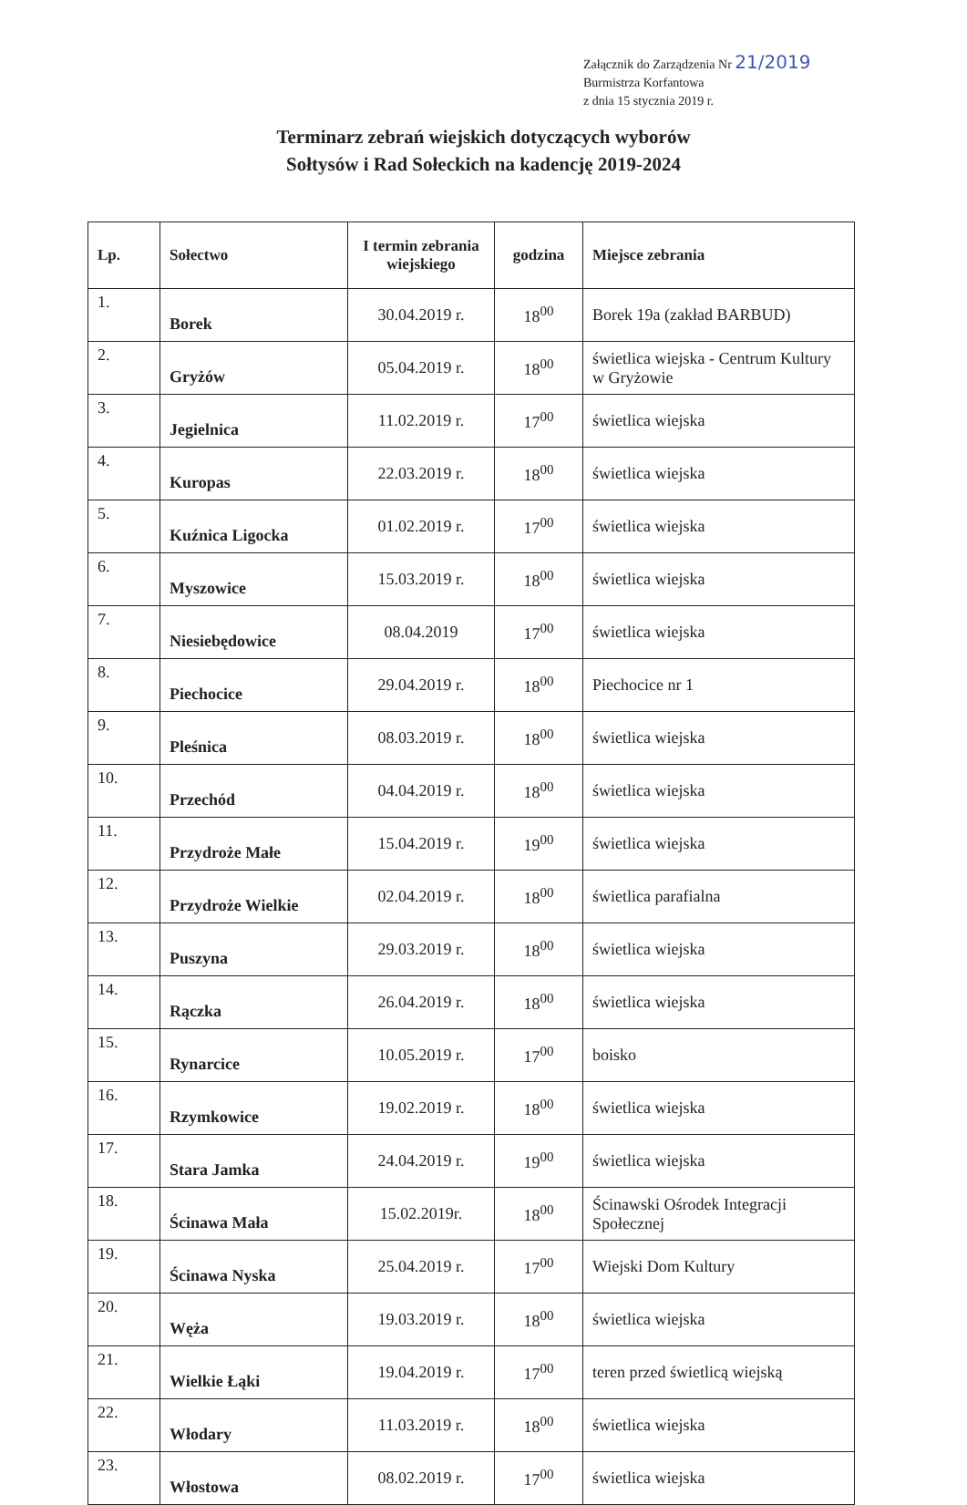Załącznik do Zarządzenia Nr 21/2019
Burmistrza Korfantowa
z dnia 15 stycznia 2019 r.
Terminarz zebrań wiejskich dotyczących wyborów
Sołtysów i Rad Sołeckich na kadencję 2019-2024
| Lp. | Sołectwo | I termin zebrania wiejskiego | godzina | Miejsce zebrania |
| --- | --- | --- | --- | --- |
| 1. | Borek | 30.04.2019 r. | 18<sup>00</sup> | Borek 19a (zakład BARBUD) |
| 2. | Gryżów | 05.04.2019 r. | 18<sup>00</sup> | świetlica wiejska - Centrum Kultury w Gryżowie |
| 3. | Jegielnica | 11.02.2019 r. | 17<sup>00</sup> | świetlica wiejska |
| 4. | Kuropas | 22.03.2019 r. | 18<sup>00</sup> | świetlica wiejska |
| 5. | Kuźnica Ligocka | 01.02.2019 r. | 17<sup>00</sup> | świetlica wiejska |
| 6. | Myszowice | 15.03.2019 r. | 18<sup>00</sup> | świetlica wiejska |
| 7. | Niesiebędowice | 08.04.2019 | 17<sup>00</sup> | świetlica wiejska |
| 8. | Piechocice | 29.04.2019 r. | 18<sup>00</sup> | Piechocice nr 1 |
| 9. | Pleśnica | 08.03.2019 r. | 18<sup>00</sup> | świetlica wiejska |
| 10. | Przechód | 04.04.2019 r. | 18<sup>00</sup> | świetlica wiejska |
| 11. | Przydroże Małe | 15.04.2019 r. | 19<sup>00</sup> | świetlica wiejska |
| 12. | Przydroże Wielkie | 02.04.2019 r. | 18<sup>00</sup> | świetlica parafialna |
| 13. | Puszyna | 29.03.2019 r. | 18<sup>00</sup> | świetlica wiejska |
| 14. | Rączka | 26.04.2019 r. | 18<sup>00</sup> | świetlica wiejska |
| 15. | Rynarcice | 10.05.2019 r. | 17<sup>00</sup> | boisko |
| 16. | Rzymkowice | 19.02.2019 r. | 18<sup>00</sup> | świetlica wiejska |
| 17. | Stara Jamka | 24.04.2019 r. | 19<sup>00</sup> | świetlica wiejska |
| 18. | Ścinawa Mała | 15.02.2019r. | 18<sup>00</sup> | Ścinawski Ośrodek Integracji Społecznej |
| 19. | Ścinawa Nyska | 25.04.2019 r. | 17<sup>00</sup> | Wiejski Dom Kultury |
| 20. | Węża | 19.03.2019 r. | 18<sup>00</sup> | świetlica wiejska |
| 21. | Wielkie Łąki | 19.04.2019 r. | 17<sup>00</sup> | teren przed świetlicą wiejską |
| 22. | Włodary | 11.03.2019 r. | 18<sup>00</sup> | świetlica wiejska |
| 23. | Włostowa | 08.02.2019 r. | 17<sup>00</sup> | świetlica wiejska |